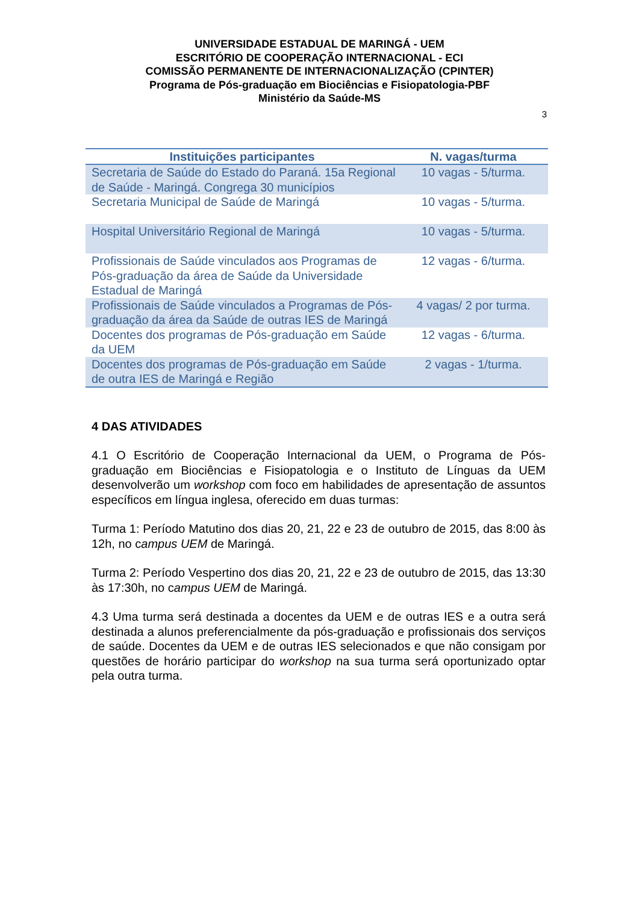UNIVERSIDADE ESTADUAL DE MARINGÁ - UEM
ESCRITÓRIO DE COOPERAÇÃO INTERNACIONAL - ECI
COMISSÃO PERMANENTE DE INTERNACIONALIZAÇÃO (CPINTER)
Programa de Pós-graduação em Biociências e Fisiopatologia-PBF
Ministério da Saúde-MS
3
| Instituições participantes | N. vagas/turma |
| --- | --- |
| Secretaria de Saúde do Estado do Paraná. 15a Regional de Saúde - Maringá. Congrega 30 municípios | 10 vagas - 5/turma. |
| Secretaria Municipal de Saúde de Maringá | 10 vagas - 5/turma. |
| Hospital Universitário Regional de Maringá | 10 vagas - 5/turma. |
| Profissionais de Saúde vinculados aos Programas de Pós-graduação da área de Saúde da Universidade Estadual de Maringá | 12 vagas - 6/turma. |
| Profissionais de Saúde vinculados a Programas de Pós-graduação da área da Saúde de outras IES de Maringá | 4 vagas/ 2 por turma. |
| Docentes dos programas de Pós-graduação em Saúde da UEM | 12 vagas - 6/turma. |
| Docentes dos programas de Pós-graduação em Saúde de outra IES de Maringá e Região | 2 vagas - 1/turma. |
4 DAS ATIVIDADES
4.1 O Escritório de Cooperação Internacional da UEM, o Programa de Pós-graduação em Biociências e Fisiopatologia e o Instituto de Línguas da UEM desenvolverão um workshop com foco em habilidades de apresentação de assuntos específicos em língua inglesa, oferecido em duas turmas:
Turma 1: Período Matutino dos dias 20, 21, 22 e 23 de outubro de 2015, das 8:00 às 12h, no campus UEM de Maringá.
Turma 2: Período Vespertino dos dias 20, 21, 22 e 23 de outubro de 2015, das 13:30 às 17:30h, no campus UEM de Maringá.
4.3 Uma turma será destinada a docentes da UEM e de outras IES e a outra será destinada a alunos preferencialmente da pós-graduação e profissionais dos serviços de saúde. Docentes da UEM e de outras IES selecionados e que não consigam por questões de horário participar do workshop na sua turma será oportunizado optar pela outra turma.